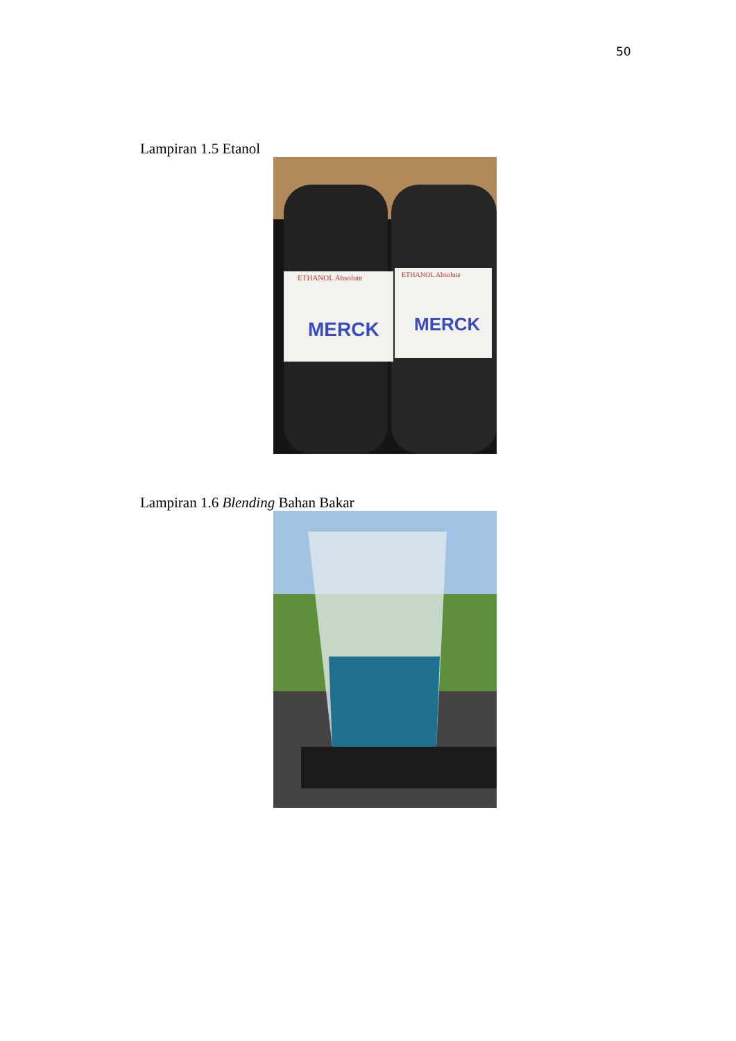50
Lampiran 1.5 Etanol
ETHANOL Absolute
ETHANOL Absolute
MERCK
MERCK
Lampiran 1.6 Blending Bahan Bakar